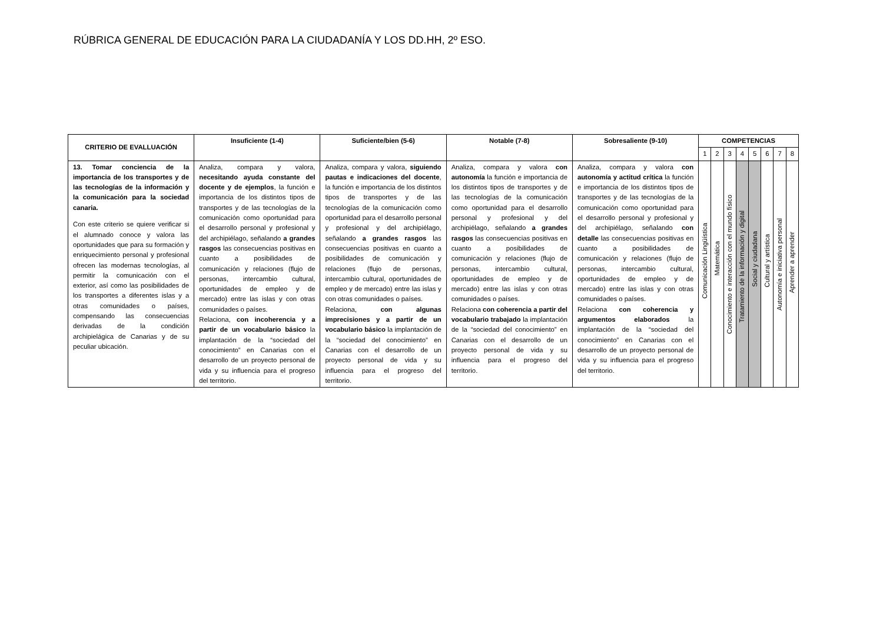RÚBRICA GENERAL DE EDUCACIÓN PARA LA CIUDADANÍA Y LOS DD.HH, 2º ESO.
| CRITERIO DE EVALLUACIÓN | Insuficiente (1-4) | Suficiente/bien (5-6) | Notable (7-8) | Sobresaliente (9-10) | COMPETENCIAS | | | | | | | |
| --- | --- | --- | --- | --- | --- | --- | --- | --- | --- | --- | --- | --- |
| | | | | | 1 | 2 | 3 | 4 | 5 | 6 | 7 | 8 |
| 13. Tomar conciencia de la importancia de los transportes y de las tecnologías de la información y la comunicación para la sociedad canaria. Con este criterio se quiere verificar si el alumnado conoce y valora las oportunidades que para su formación y enriquecimiento personal y profesional ofrecen las modernas tecnologías, al permitir la comunicación con el exterior, así como las posibilidades de los transportes a diferentes islas y a otras comunidades o países, compensando las consecuencias derivadas de la condición archipielágica de Canarias y de su peculiar ubicación. | Analiza, compara y valora, necesitando ayuda constante del docente y de ejemplos , la función e importancia de los distintos tipos de transportes y de las tecnologías de la comunicación como oportunidad para el desarrollo personal y profesional y del archipiélago, señalando a grandes rasgos las consecuencias positivas en cuanto a posibilidades de comunicación y relaciones (flujo de personas, intercambio cultural, oportunidades de empleo y de mercado) entre las islas y con otras comunidades o países. Relaciona, con incoherencia y a partir de un vocabulario básico la implantación de la “sociedad del conocimiento” en Canarias con el desarrollo de un proyecto personal de vida y su influencia para el progreso del territorio. | Analiza, compara y valora, siguiendo pautas e indicaciones del docente , la función e importancia de los distintos tipos de transportes y de las tecnologías de la comunicación como oportunidad para el desarrollo personal y profesional y del archipiélago, señalando a grandes rasgos las consecuencias positivas en cuanto a posibilidades de comunicación y relaciones (flujo de personas, intercambio cultural, oportunidades de empleo y de mercado) entre las islas y con otras comunidades o países. Relaciona, con algunas imprecisiones y a partir de un vocabulario básico la implantación de la “sociedad del conocimiento” en Canarias con el desarrollo de un proyecto personal de vida y su influencia para el progreso del territorio. | Analiza, compara y valora con autonomía la función e importancia de los distintos tipos de transportes y de las tecnologías de la comunicación como oportunidad para el desarrollo personal y profesional y del archipiélago, señalando a grandes rasgos las consecuencias positivas en cuanto a posibilidades de comunicación y relaciones (flujo de personas, intercambio cultural, oportunidades de empleo y de mercado) entre las islas y con otras comunidades o países. Relaciona con coherencia a partir del vocabulario trabajado la implantación de la “sociedad del conocimiento” en Canarias con el desarrollo de un proyecto personal de vida y su influencia para el progreso del territorio. | Analiza, compara y valora con autonomía y actitud crítica la función e importancia de los distintos tipos de transportes y de las tecnologías de la comunicación como oportunidad para el desarrollo personal y profesional y del archipiélago, señalando con detalle las consecuencias positivas en cuanto a posibilidades de comunicación y relaciones (flujo de personas, intercambio cultural, oportunidades de empleo y de mercado) entre las islas y con otras comunidades o países. Relaciona con coherencia y argumentos elaborados la implantación de la “sociedad del conocimiento” en Canarias con el desarrollo de un proyecto personal de vida y su influencia para el progreso del territorio. | Comunicación Lingüística | Matemática | Conocimiento e interacción con el mundo físico | Tratamiento de la información y digital | Social y ciudadana | Cultural y artística | Autonomía e iniciativa personal | Aprender a aprender |